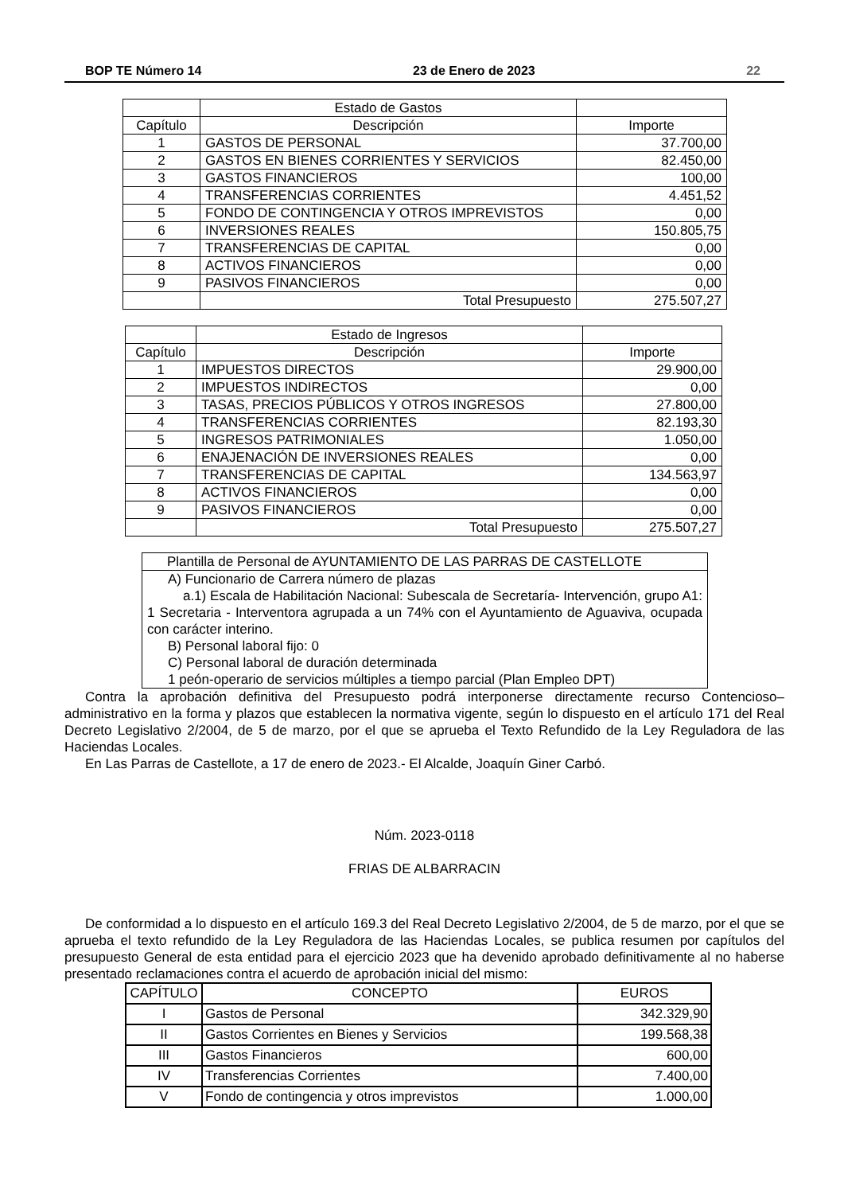BOP TE Número 14 23 de Enero de 2023 22
| | Estado de Gastos | |
| Capítulo | Descripción | Importe |
| 1 | GASTOS DE PERSONAL | 37.700,00 |
| 2 | GASTOS EN BIENES CORRIENTES Y SERVICIOS | 82.450,00 |
| 3 | GASTOS FINANCIEROS | 100,00 |
| 4 | TRANSFERENCIAS CORRIENTES | 4.451,52 |
| 5 | FONDO DE CONTINGENCIA Y OTROS IMPREVISTOS | 0,00 |
| 6 | INVERSIONES REALES | 150.805,75 |
| 7 | TRANSFERENCIAS DE CAPITAL | 0,00 |
| 8 | ACTIVOS FINANCIEROS | 0,00 |
| 9 | PASIVOS FINANCIEROS | 0,00 |
| | Total Presupuesto | 275.507,27 |
| | Estado de Ingresos | |
| Capítulo | Descripción | Importe |
| 1 | IMPUESTOS DIRECTOS | 29.900,00 |
| 2 | IMPUESTOS INDIRECTOS | 0,00 |
| 3 | TASAS, PRECIOS PÚBLICOS Y OTROS INGRESOS | 27.800,00 |
| 4 | TRANSFERENCIAS CORRIENTES | 82.193,30 |
| 5 | INGRESOS PATRIMONIALES | 1.050,00 |
| 6 | ENAJENACIÓN DE INVERSIONES REALES | 0,00 |
| 7 | TRANSFERENCIAS DE CAPITAL | 134.563,97 |
| 8 | ACTIVOS FINANCIEROS | 0,00 |
| 9 | PASIVOS FINANCIEROS | 0,00 |
| | Total Presupuesto | 275.507,27 |
| Plantilla de Personal de AYUNTAMIENTO DE LAS PARRAS DE CASTELLOTE |
| A) Funcionario de Carrera número de plazas a.1) Escala de Habilitación Nacional: Subescala de Secretaría- Intervención, grupo A1: 1 Secretaria - Interventora agrupada a un 74% con el Ayuntamiento de Aguaviva, ocupada con carácter interino. B) Personal laboral fijo: 0 C) Personal laboral de duración determinada 1 peón-operario de servicios múltiples a tiempo parcial (Plan Empleo DPT) |
Contra la aprobación definitiva del Presupuesto podrá interponerse directamente recurso Contencioso–administrativo en la forma y plazos que establecen la normativa vigente, según lo dispuesto en el artículo 171 del Real Decreto Legislativo 2/2004, de 5 de marzo, por el que se aprueba el Texto Refundido de la Ley Reguladora de las Haciendas Locales.
En Las Parras de Castellote, a 17 de enero de 2023.- El Alcalde, Joaquín Giner Carbó.
Núm. 2023-0118
FRIAS DE ALBARRACIN
De conformidad a lo dispuesto en el artículo 169.3 del Real Decreto Legislativo 2/2004, de 5 de marzo, por el que se aprueba el texto refundido de la Ley Reguladora de las Haciendas Locales, se publica resumen por capítulos del presupuesto General de esta entidad para el ejercicio 2023 que ha devenido aprobado definitivamente al no haberse presentado reclamaciones contra el acuerdo de aprobación inicial del mismo:
| CAPÍTULO | CONCEPTO | EUROS |
| --- | --- | --- |
| I | Gastos de Personal | 342.329,90 |
| II | Gastos Corrientes en Bienes y Servicios | 199.568,38 |
| III | Gastos Financieros | 600,00 |
| IV | Transferencias Corrientes | 7.400,00 |
| V | Fondo de contingencia y otros imprevistos | 1.000,00 |